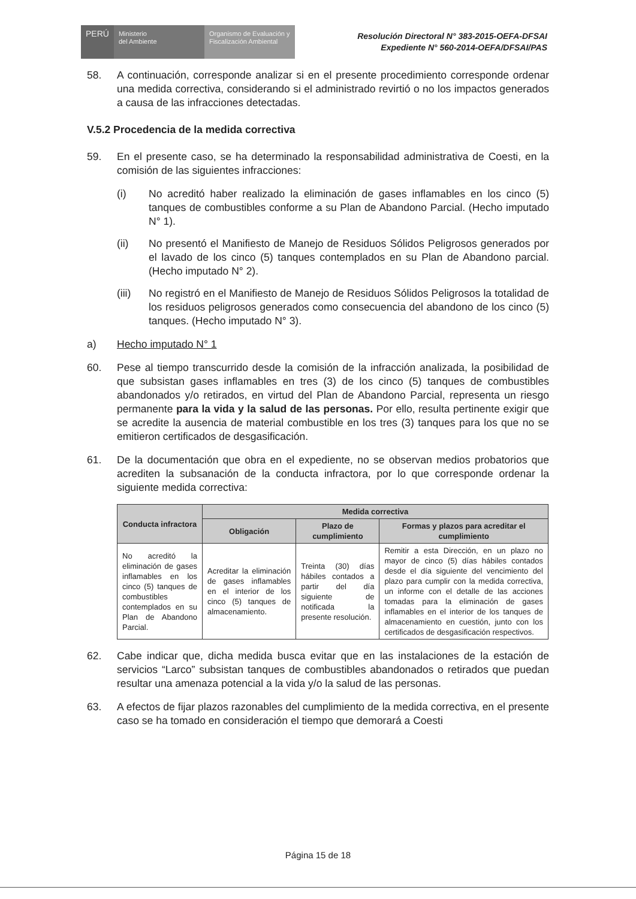PERÚ
Ministerio
del Ambiente
Organismo de Evaluación y Fiscalización Ambiental
Resolución Directoral N° 383-2015-OEFA-DFSAI
Expediente N° 560-2014-OEFA/DFSAI/PAS
58. A continuación, corresponde analizar si en el presente procedimiento corresponde ordenar una medida correctiva, considerando si el administrado revirtió o no los impactos generados a causa de las infracciones detectadas.
V.5.2 Procedencia de la medida correctiva
59. En el presente caso, se ha determinado la responsabilidad administrativa de Coesti, en la comisión de las siguientes infracciones:
(i) No acreditó haber realizado la eliminación de gases inflamables en los cinco (5) tanques de combustibles conforme a su Plan de Abandono Parcial. (Hecho imputado N° 1).
(ii) No presentó el Manifiesto de Manejo de Residuos Sólidos Peligrosos generados por el lavado de los cinco (5) tanques contemplados en su Plan de Abandono parcial. (Hecho imputado N° 2).
(iii) No registró en el Manifiesto de Manejo de Residuos Sólidos Peligrosos la totalidad de los residuos peligrosos generados como consecuencia del abandono de los cinco (5) tanques. (Hecho imputado N° 3).
a) Hecho imputado N° 1
60. Pese al tiempo transcurrido desde la comisión de la infracción analizada, la posibilidad de que subsistan gases inflamables en tres (3) de los cinco (5) tanques de combustibles abandonados y/o retirados, en virtud del Plan de Abandono Parcial, representa un riesgo permanente para la vida y la salud de las personas. Por ello, resulta pertinente exigir que se acredite la ausencia de material combustible en los tres (3) tanques para los que no se emitieron certificados de desgasificación.
61. De la documentación que obra en el expediente, no se observan medios probatorios que acrediten la subsanación de la conducta infractora, por lo que corresponde ordenar la siguiente medida correctiva:
| Conducta infractora | Medida correctiva | | |
| --- | --- | --- | --- |
| | Obligación | Plazo de cumplimiento | Formas y plazos para acreditar el cumplimiento |
| No acreditó la eliminación de gases inflamables en los cinco (5) tanques de combustibles contemplados en su Plan de Abandono Parcial. | Acreditar la eliminación de gases inflamables en el interior de los cinco (5) tanques de almacenamiento. | Treinta (30) días hábiles contados a partir del día siguiente de notificada la presente resolución. | Remitir a esta Dirección, en un plazo no mayor de cinco (5) días hábiles contados desde el día siguiente del vencimiento del plazo para cumplir con la medida correctiva, un informe con el detalle de las acciones tomadas para la eliminación de gases inflamables en el interior de los tanques de almacenamiento en cuestión, junto con los certificados de desgasificación respectivos. |
62. Cabe indicar que, dicha medida busca evitar que en las instalaciones de la estación de servicios “Larco” subsistan tanques de combustibles abandonados o retirados que puedan resultar una amenaza potencial a la vida y/o la salud de las personas.
63. A efectos de fijar plazos razonables del cumplimiento de la medida correctiva, en el presente caso se ha tomado en consideración el tiempo que demorará a Coesti
Página 15 de 18